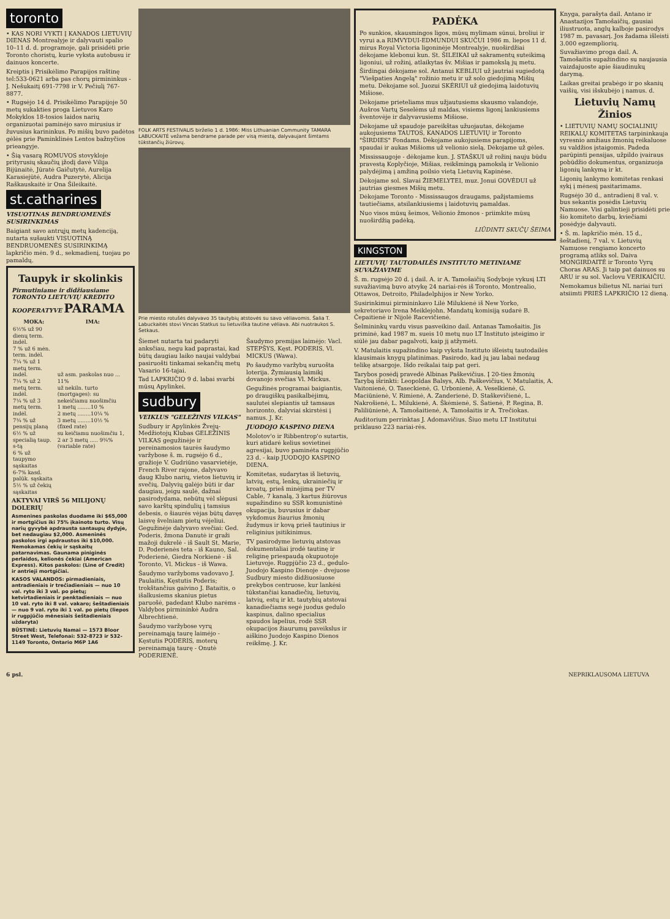toronto
• KAS NORI VYKTI Į KANADOS LIETUVIŲ DIENAS Montrealyje ir dalyvauti spalio 10–11 d. d. programoje, gali prisidėti prie Toronto choristų, kurie vyksta autobusu ir dainuos koncerte.
Kreiptis į Prisikėlimo Parapijos raštinę tel:533-0621 arba pas chorų pirmininkus - J. Nešukaitį 691-7798 ir V. Pečiulį 767-8877.
• Rugsėjo 14 d. Prisikėlimo Parapijoje 50 metų sukakties proga Lietuvos Karo Mokyklos 18-tosios laidos narių organizuotai paminėjo savo mirusius ir žuvusius karininkus. Po mišių buvo padėtos gėlės prie Paminklinės Lentos bažnyčios prieangyje.
• Šią vasarą ROMUVOS stovykloje prityrusių skaučių įžodį davė Vilija Bijūnaitė, Jūratė Gaičutytė, Aurelija Karasiejūtė, Audra Puzerytė, Alicija Raškauskaitė ir Ona Šileikaitė.
st.catharines
VISUOTINAS BENDRUOMENĖS SUSIRINKIMAS
Baigiant savo antrųjų metų kadenciją, nutarta sušaukti VISUOTINĄ BENDRUOMENĖS SUSIRINKIMĄ lapkričio mėn. 9 d., sekmadienį, tuojau po pamaldų.
Taupyk ir skolinkis
Pirmutiniame ir didžiausiame TORONTO LIETUVIŲ KREDITO KOOPERATYVE PARAMA
| MOKA: | IMA: |
| --- | --- |
| 6½% už 90 dienų term. indėl. 7 % už 6 mėn. term. indėl. 7¼ % už 1 metų term. indėl. 7¼ % už 2 metų term. indėl. 7¼ % už 3 metų term. indėl. 7¾ % už pensijų planą 6½ % už specialią taup. s-tą 6 % už taupymo sąskaitas 6-7% kasd. palūk. sąskaita 5½ % už čekių sąskaitas | už asm. paskolas nuo ... 11% už nekiln. turto (mortgages): su nekeičiamu nuošimčiu 1 metų ........10 % 2 metų ........10¼ % 3 metų ........10½ % (fixed rate) su keičiamu nuošimčiu 1, 2 ar 3 metų ..... 9¾% (variable rate) |
AKTYVAI VIRŠ 56 MILIJONŲ DOLERIŲ
Asmenines paskolas duodame iki $65,000 ir mortgičius iki 75% įkainoto turto. Visų narių gyvybė apdrausta santaupų dydyje, bet nedaugiau $2,000. Asmeninės paskolos irgi apdraustos iki $10,000. Nemokamas čekių ir sąskaitų patarnavimas. Gaunama piniginės perlaidos, kelionės čekiai (American Express). Kitos paskolos: (Line of Credit) ir antrieji mortgičiai.
KASOS VALANDOS: pirmadieniais, antradieniais ir trečiadieniais — nuo 10 val. ryto iki 3 val. po pietų; ketvirtadieniais ir penktadieniais — nuo 10 val. ryto iki 8 val. vakaro; šeštadieniais — nuo 9 val. ryto iki 1 val. po pietų (liepos ir rugpjūčio mėnesiais šeštadieniais uždaryta)
BŪSTINĖ: Lietuvių Namai — 1573 Bloor Street West, Telefonai: 532-8723 ir 532-1149 Toronto, Ontario M6P 1A6
FOLK ARTS FESTIVALIS birželio 1 d. 1986: Miss Lithuanian Community TAMARA LABUCKAITĖ vežama bendrame parade per visą miestą, dalyvaujant šimtams tūkstančių žiūrovų.
Prie miesto rotušės dalyvavo 35 tautybių atstovės su savo vėliavomis. Šalia T. Labuckaitės stovi Vincas Statkus su lietuviška tautine vėliava. Abi nuotraukos S. Šetkaus.
Šiemet nutarta tai padaryti anksčiau, negu kad paprastai, kad būtų daugiau laiko naujai valdybai pasiruošti tinkamai sekančių metų Vasario 16-tajai.
Tad LAPKRIČIO 9 d. labai svarbi mūsų Apylinkei.
sudbury
VEIKLUS "GELEŽINIS VILKAS"
Sudbury ir Apylinkės Žvejų-Medžiotojų Klubas GELEŽINIS VILKAS gegužinėje ir pereinamosios taurės šaudymo varžybose š. m. rugsėjo 6 d., gražioje V. Gudriūno vasarvietėje, French River rajone, dalyvavo daug Klubo narių, vietos lietuvių ir svečių. Dalyvių galėjo būti ir dar daugiau, jeigu saulė, dažnai pasirodydama, nebūtų vėl slėpusi savo karštų spindulių į tamsius debesis, o šiaurės vėjas būtų davęs laisvę švelniam pietų vėjeliui. Gegužinėje dalyvavo svečiai: Ged. Poderis, žmona Danutė ir graži mažoji dukrelė - iš Sault St. Marie, D. Poderienės teta - iš Kauno, Sal. Poderienė, Giedra Norkienė - iš Toronto, Vl. Mickus - iš Wawa.
Šaudymo varžyboms vadovavo J. Paulaitis, Kęstutis Poderis; trokštančius gaivino J. Bataitis, o išalkusiems skanius pietus paruošė, padedant Klubo narėms - Valdybos pirmininkė Audra Albrechtienė.
Šaudymo varžybose vyrų pereinamąją taurę laimėjo - Kęstutis PODERIS, moterų pereinamąją taurę - Onutė PODERIENĖ.
Šaudymo premijas laimėjo: Vacl. STEPŠYS, Kęst. PODERIS, Vl. MICKUS (Wawa).
Po šaudymo varžybų suruošta loterija. Žymiausią laimikį dovanojo svečias Vl. Mickus.
Gegužinės programai baigiantis, po draugiškų pasikalbėjimų, saulutei slepiantis už tamsaus horizonto, dalyviai skirstėsi į namus. J. Kr.
JUODOJO KASPINO DIENA
Molotov'o ir Ribbentrop'o sutartis, kuri atidarė kelius sovietinei agresijai, buvo paminėta rugpjūčio 23 d. - kaip JUODOJO KASPINO DIENA.
Komitetas, sudarytas iš lietuvių, latvių, estų, lenkų, ukrainiečių ir kroatų, prieš minėjimą per TV Cable, 7 kanalą, 3 kartus žiūrovus supažindino su SSR komunistinė okupacija, buvusius ir dabar vykdomus žiaurius žmonių žudymus ir kovą prieš tautinius ir religinius įsitikinimus.
TV pasirodyme lietuvių atstovas dokumentaliai įrodė tautinę ir religinę priespaudą okupuotoje Lietuvoje. Rugpjūčio 23 d., gedulo-Juodojo Kaspino Dienoje - dvejuose Sudbury miesto didžiuosiuose prekybos centruose, kur lankėsi tūkstančiai kanadiečių, lietuvių, latvių, estų ir kt. tautybių atstovai kanadiečiams segė juodus gedulo kaspinus, dalino specialius spaudos lapelius, rodė SSR okupacijos žiaurumų paveikslus ir aiškino Juodojo Kaspino Dienos reikšmę. J. Kr.
PADĖKA
Po sunkios, skausmingos ligos, mūsų mylimam sūnui, broliui ir vyrui a.a RIMVYDUI-EDMUNDUI SKUČUI 1986 m. liepos 11 d. mirus Royal Victoria ligoninėje Montrealyje, nuoširdžiai dėkojame klebonui kun. St. ŠILEIKAI už sakramentų suteikimą ligoniui, už rožinį, atlaikytas šv. Mišias ir pamokslą jų metu.
Širdingai dėkojame sol. Antanui KEBLIUI už jautriai sugiedotą "Viešpaties Angelą" rožinio metu ir už solo giedojimą Mišių metu. Dėkojame sol. Juozui SKĖRIUI už giedojimą laidotuvių Mišiose.
Dėkojame prieteliams mus užjautusiems skausmo valandoje, Aušros Vartų Seselėms už maldas, visiems ligonį lankiusiems šventovėje ir dalyvavusiems Mišiose.
Dėkojame už spaudoje pareikštas užuojautas, dėkojame aukojusiems TAUTOS, KANADOS LIETUVIŲ ir Toronto "ŠIRDIES" Fondams. Dėkojame aukojusiems parapijoms, spaudai ir aukas Mišioms už velionio sielą. Dėkojame už gėles.
Mississaugoje - dėkojame kun. J. STAŠKUI už rožinį nauju būdu pravestą Koplyčioje, Mišias, reikšmingą pamokslą ir Velionio palydėjimą į amžiną poilsio vietą Lietuvių Kapinėse.
Dėkojame sol. Slavai ŽIEMELYTEI, muz. Jonui GOVĖDUI už jautrias giesmes Mišių metu.
Dėkojame Toronto - Mississaugos draugams, pažįstamiems tautiečiams, atsilankiusiems į laidotuvių pamaldas.
Nuo visos mūsų šeimos, Velionio žmonos - priimkite mūsų nuoširdžią padėką.
LIŪDINTI SKUČŲ ŠEIMA
KINGSTON
LIETUVIŲ TAUTODAILĖS INSTITUTO METINIAME SUVAŽIAVIME
Š. m. rugsėjo 20 d. į dail. A. ir A. Tamošaičių Sodyboje vykusį LTI suvažiavimą buvo atvykę 24 nariai-rės iš Toronto, Montrealio, Ottawos, Detroito, Philadelphijos ir New Yorko.
Susirinkimui pirmininkavo Lilė Milukienė iš New Yorko, sekretoriavo Irena Meiklejohn. Mandatų komisiją sudarė B. Čepaitienė ir Nijolė Racevičienė.
Šelmininkų vardu visus pasveikino dail. Antanas Tamošaitis. Jis priminė, kad 1987 m. sueis 10 metų nuo LT Instituto įsteigimo ir siūlė jau dabar pagalvoti, kaip jį atžymėti.
V. Matulaitis supažindino kaip vyksta Instituto išleistų tautodailės klausimais knygų platinimas. Pasirodo, kad jų jau labai nedaug telikę atsargoje. Išdo reikalai taip pat geri.
Tarybos posėdį pravedė Albinas Paškevičius. Į 20-ties žmonių Tarybą išrinkti: Leopoldas Balsys, Alb. Paškevičius, V. Matulaitis, A. Vaitonienė, O. Taseckienė, G. Urbonienė, A. Veselkienė, G. Maciūnienė, V. Rimienė, A. Zanderienė, D. Staškevičienė, L. Nakrošienė, L. Milukienė, A. Škėmienė, S. Šatienė, P. Regina, B. Paliliūnienė, A. Tamošaitienė, A. Tamošaitis ir A. Trečiokas.
Auditorium perrinktas J. Adomavičius. Šiuo metu LT Institutui priklauso 223 nariai-rės.
Knyga, parašyta dail. Antano ir Anastazijos Tamošaičių, gausiai iliustruota, anglų kalboje pasirodys 1987 m. pavasarį. Jos žadama išleisti 3.000 egzempliorių.
Suvažiavimo proga dail. A. Tamošaitis supažindino su naujausia vaizdajuoste apie šiaudinukų darymą.
Laikas greitai prabėgo ir po skanių vaišių, visi išskubėjo į namus. d.
Lietuvių Namų Žinios
• LIETUVIŲ NAMŲ SOCIALINIŲ REIKALŲ KOMITETAS tarpininkauja vyresnio amžiaus žmonių reikaluose su valdžios įstaigomis. Padeda parūpinti pensijas, užpildo įvairaus pobūdžio dokumentus, organizuoja ligonių lankymą ir kt.
Ligonių lankymo komitetas renkasi sykį į mėnesį pasitarimams.
Rugsėjo 30 d., antradienį 8 val. v. bus sekantis posėdis Lietuvių Namuose. Visi galintieji prisidėti prie šio komiteto darbų, kviečiami posėdyje dalyvauti.
• Š. m. lapkričio mėn. 15 d., šeštadienį, 7 val. v. Lietuvių Namuose rengiamo koncerto programą atliks sol. Daiva MONGIRDAITĖ ir Toronto Vyrų Choras ARAS. Ji taip pat dainuos su ARU ir su sol. Vaclovu VERIKAIČIU.
Nemokamus bilietus NL nariai turi atsiimti PRIEŠ LAPKRIČIO 12 dieną.
6 psl. NEPRIKLAUSOMA LIETUVA